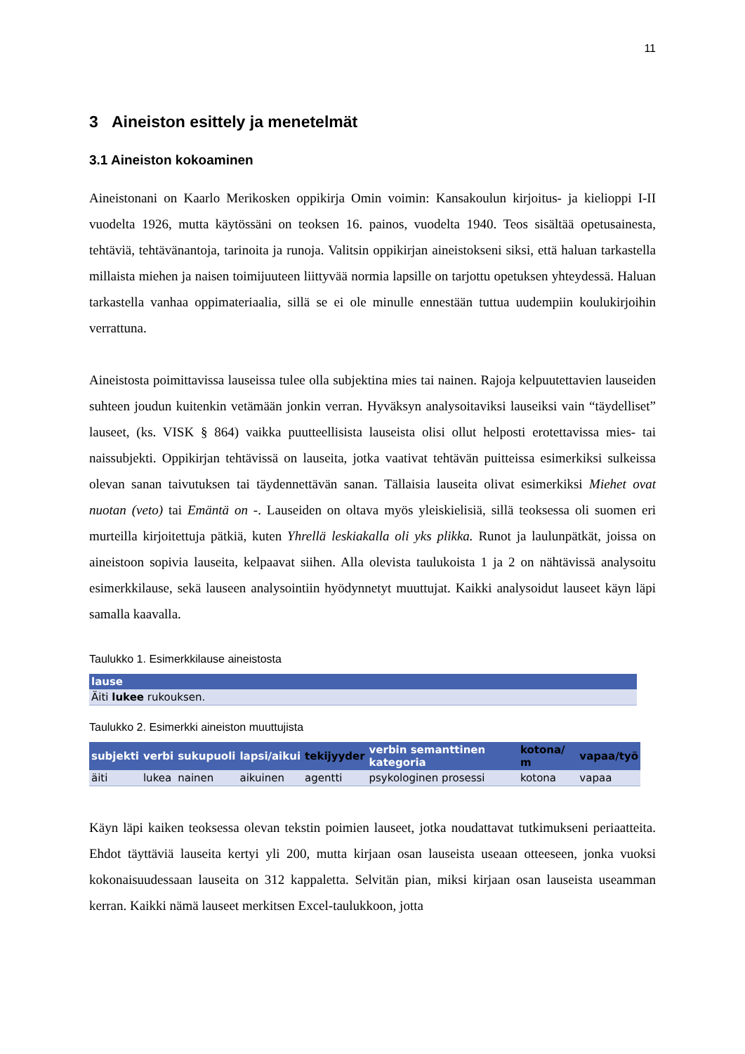11
3 Aineiston esittely ja menetelmät
3.1 Aineiston kokoaminen
Aineistonani on Kaarlo Merikosken oppikirja Omin voimin: Kansakoulun kirjoitus- ja kielioppi I-II vuodelta 1926, mutta käytössäni on teoksen 16. painos, vuodelta 1940. Teos sisältää opetusainesta, tehtäviä, tehtävänantoja, tarinoita ja runoja. Valitsin oppikirjan aineistokseni siksi, että haluan tarkastella millaista miehen ja naisen toimijuuteen liittyvää normia lapsille on tarjottu opetuksen yhteydessä. Haluan tarkastella vanhaa oppimateriaalia, sillä se ei ole minulle ennestään tuttua uudempiin koulukirjoihin verrattuna.
Aineistosta poimittavissa lauseissa tulee olla subjektina mies tai nainen. Rajoja kelpuutettavien lauseiden suhteen joudun kuitenkin vetämään jonkin verran. Hyväksyn analysoitaviksi lauseiksi vain “täydelliset” lauseet, (ks. VISK § 864) vaikka puutteellisista lauseista olisi ollut helposti erotettavissa mies- tai naissubjekti. Oppikirjan tehtävissä on lauseita, jotka vaativat tehtävän puitteissa esimerkiksi sulkeissa olevan sanan taivutuksen tai täydennettävän sanan. Tällaisia lauseita olivat esimerkiksi Miehet ovat nuotan (veto) tai Emäntä on -. Lauseiden on oltava myös yleiskielisiä, sillä teoksessa oli suomen eri murteilla kirjoitettuja pätkiä, kuten Yhrellä leskiakalla oli yks plikka. Runot ja laulunpätkät, joissa on aineistoon sopivia lauseita, kelpaavat siihen. Alla olevista taulukoista 1 ja 2 on nähtävissä analysoitu esimerkkilause, sekä lauseen analysointiin hyödynnetyt muuttujat. Kaikki analysoidut lauseet käyn läpi samalla kaavalla.
Taulukko 1. Esimerkkilause aineistosta
| lause |
| --- |
| Äiti lukee rukouksen. |
Taulukko 2. Esimerkki aineiston muuttujista
| subjekti | verbi | sukupuoli | lapsi/aikui | tekijyyder | verbin semanttinen kategoria | kotona/ m | vapaa/työ |
| --- | --- | --- | --- | --- | --- | --- | --- |
| äiti | lukea | nainen | aikuinen | agentti | psykologinen prosessi | kotona | vapaa |
Käyn läpi kaiken teoksessa olevan tekstin poimien lauseet, jotka noudattavat tutkimukseni periaatteita. Ehdot täyttäviä lauseita kertyi yli 200, mutta kirjaan osan lauseista useaan otteeseen, jonka vuoksi kokonaisuudessaan lauseita on 312 kappaletta. Selvitän pian, miksi kirjaan osan lauseista useamman kerran. Kaikki nämä lauseet merkitsen Excel-taulukkoon, jotta